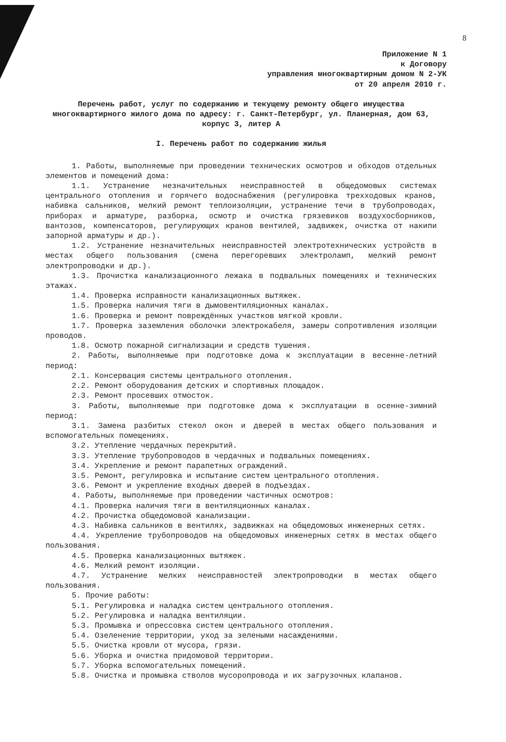8
Приложение N 1
к Договору
управления многоквартирным домом N 2-УК
от 20 апреля 2010 г.
Перечень работ, услуг по содержанию и текущему ремонту общего имущества многоквартирного жилого дома по адресу: г. Санкт-Петербург, ул. Планерная, дом 63, корпус 3, литер А
I. Перечень работ по содержанию жилья
1. Работы, выполняемые при проведении технических осмотров и обходов отдельных элементов и помещений дома:
1.1. Устранение незначительных неисправностей в общедомовых системах центрального отопления и горячего водоснабжения (регулировка трехходовых кранов, набивка сальников, мелкий ремонт теплоизоляции, устранение течи в трубопроводах, приборах и арматуре, разборка, осмотр и очистка грязевиков воздухосборников, вантозов, компенсаторов, регулирующих кранов вентилей, задвижек, очистка от накипи запорной арматуры и др.).
1.2. Устранение незначительных неисправностей электротехнических устройств в местах общего пользования (смена перегоревших электроламп, мелкий ремонт электропроводки и др.).
1.3. Прочистка канализационного лежака в подвальных помещениях и технических этажах.
1.4. Проверка исправности канализационных вытяжек.
1.5. Проверка наличия тяги в дымовентиляционных каналах.
1.6. Проверка и ремонт повреждённых участков мягкой кровли.
1.7. Проверка заземления оболочки электрокабеля, замеры сопротивления изоляции проводов.
1.8. Осмотр пожарной сигнализации и средств тушения.
2. Работы, выполняемые при подготовке дома к эксплуатации в весенне-летний период:
2.1. Консервация системы центрального отопления.
2.2. Ремонт оборудования детских и спортивных площадок.
2.3. Ремонт просевших отмосток.
3. Работы, выполняемые при подготовке дома к эксплуатации в осенне-зимний период:
3.1. Замена разбитых стекол окон и дверей в местах общего пользования и вспомогательных помещениях.
3.2. Утепление чердачных перекрытий.
3.3. Утепление трубопроводов в чердачных и подвальных помещениях.
3.4. Укрепление и ремонт парапетных ограждений.
3.5. Ремонт, регулировка и испытание систем центрального отопления.
3.6. Ремонт и укрепление входных дверей в подъездах.
4. Работы, выполняемые при проведении частичных осмотров:
4.1. Проверка наличия тяги в вентиляционных каналах.
4.2. Прочистка общедомовой канализации.
4.3. Набивка сальников в вентилях, задвижках на общедомовых инженерных сетях.
4.4. Укрепление трубопроводов на общедомовых инженерных сетях в местах общего пользования.
4.5. Проверка канализационных вытяжек.
4.6. Мелкий ремонт изоляции.
4.7. Устранение мелких неисправностей электропроводки в местах общего пользования.
5. Прочие работы:
5.1. Регулировка и наладка систем центрального отопления.
5.2. Регулировка и наладка вентиляции.
5.3. Промывка и опрессовка систем центрального отопления.
5.4. Озеленение территории, уход за зелеными насаждениями.
5.5. Очистка кровли от мусора, грязи.
5.6. Уборка и очистка придомовой территории.
5.7. Уборка вспомогательных помещений.
5.8. Очистка и промывка стволов мусоропровода и их загрузочных клапанов.